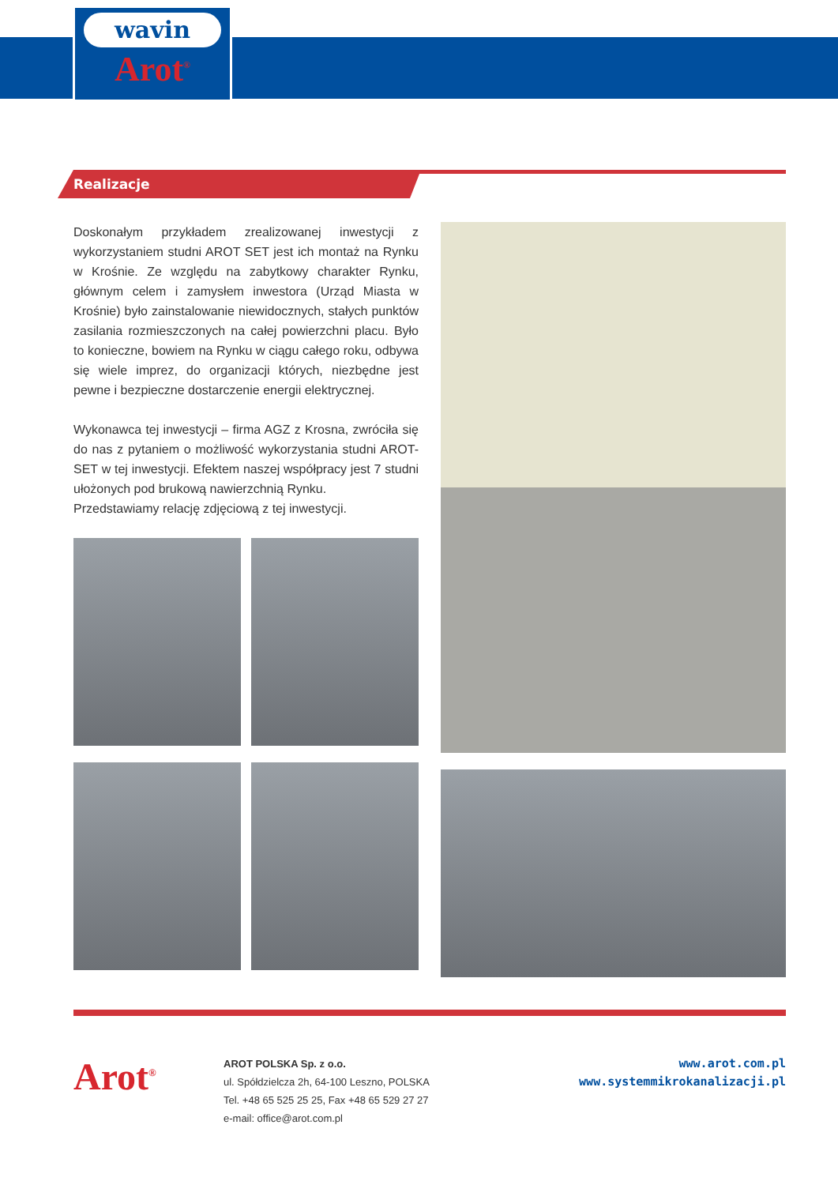wavin
Arot<sup>®</sup>
Realizacje
Doskonałym przykładem zrealizowanej inwestycji z wykorzystaniem studni AROT SET jest ich montaż na Rynku w Krośnie. Ze względu na zabytkowy charakter Rynku, głównym celem i zamysłem inwestora (Urząd Miasta w Krośnie) było zainstalowanie niewidocznych, stałych punktów zasilania rozmieszczonych na całej powierzchni placu. Było to konieczne, bowiem na Rynku w ciągu całego roku, odbywa się wiele imprez, do organizacji których, niezbędne jest pewne i bezpieczne dostarczenie energii elektrycznej.
Wykonawca tej inwestycji – firma AGZ z Krosna, zwróciła się do nas z pytaniem o możliwość wykorzystania studni AROT-SET w tej inwestycji. Efektem naszej współpracy jest 7 studni ułożonych pod brukową nawierzchnią Rynku.
Przedstawiamy relację zdjęciową z tej inwestycji.
Arot<sup>®</sup>
AROT POLSKA Sp. z o.o.
ul. Spółdzielcza 2h, 64-100 Leszno, POLSKA
Tel. +48 65 525 25 25, Fax +48 65 529 27 27
e-mail: office@arot.com.pl
www.arot.com.pl
www.systemmikrokanalizacji.pl